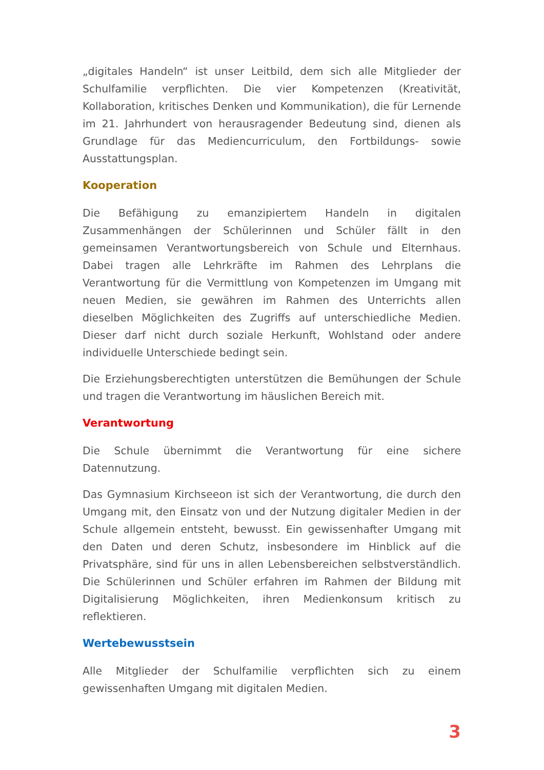„digitales Handeln“ ist unser Leitbild, dem sich alle Mitglieder der Schulfamilie verpflichten. Die vier Kompetenzen (Kreativität, Kollaboration, kritisches Denken und Kommunikation), die für Lernende im 21. Jahrhundert von herausragender Bedeutung sind, dienen als Grundlage für das Mediencurriculum, den Fortbildungs- sowie Ausstattungsplan.
Kooperation
Die Befähigung zu emanzipiertem Handeln in digitalen Zusammenhängen der Schülerinnen und Schüler fällt in den gemeinsamen Verantwortungsbereich von Schule und Elternhaus. Dabei tragen alle Lehrkräfte im Rahmen des Lehrplans die Verantwortung für die Vermittlung von Kompetenzen im Umgang mit neuen Medien, sie gewähren im Rahmen des Unterrichts allen dieselben Möglichkeiten des Zugriffs auf unterschiedliche Medien. Dieser darf nicht durch soziale Herkunft, Wohlstand oder andere individuelle Unterschiede bedingt sein.
Die Erziehungsberechtigten unterstützen die Bemühungen der Schule und tragen die Verantwortung im häuslichen Bereich mit.
Verantwortung
Die Schule übernimmt die Verantwortung für eine sichere Datennutzung.
Das Gymnasium Kirchseeon ist sich der Verantwortung, die durch den Umgang mit, den Einsatz von und der Nutzung digitaler Medien in der Schule allgemein entsteht, bewusst. Ein gewissenhafter Umgang mit den Daten und deren Schutz, insbesondere im Hinblick auf die Privatsphäre, sind für uns in allen Lebensbereichen selbstverständlich. Die Schülerinnen und Schüler erfahren im Rahmen der Bildung mit Digitalisierung Möglichkeiten, ihren Medienkonsum kritisch zu reflektieren.
Wertebewusstsein
Alle Mitglieder der Schulfamilie verpflichten sich zu einem gewissenhaften Umgang mit digitalen Medien.
3